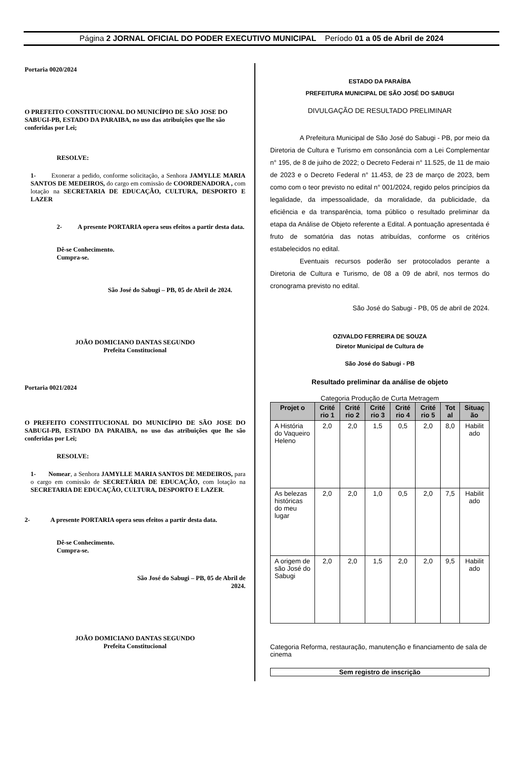Página 2 JORNAL OFICIAL DO PODER EXECUTIVO MUNICIPAL Período 01 a 05 de Abril de 2024
Portaria 0020/2024
O PREFEITO CONSTITUCIONAL DO MUNICÍPIO DE SÃO JOSE DO SABUGI-PB, ESTADO DA PARAIBA, no uso das atribuições que lhe são conferidas por Lei;
RESOLVE:
1- Exonerar a pedido, conforme solicitação, a Senhora JAMYLLE MARIA SANTOS DE MEDEIROS, do cargo em comissão de COORDENADORA , com lotação na SECRETARIA DE EDUCAÇÃO, CULTURA, DESPORTO E LAZER
2- A presente PORTARIA opera seus efeitos a partir desta data.
Dê-se Conhecimento.
Cumpra-se.
São José do Sabugi – PB, 05 de Abril de 2024.
JOÃO DOMICIANO DANTAS SEGUNDO
Prefeita Constitucional
Portaria 0021/2024
O PREFEITO CONSTITUCIONAL DO MUNICÍPIO DE SÃO JOSE DO SABUGI-PB, ESTADO DA PARAIBA, no uso das atribuições que lhe são conferidas por Lei;
RESOLVE:
1- Nomear, a Senhora JAMYLLE MARIA SANTOS DE MEDEIROS, para o cargo em comissão de SECRETÁRIA DE EDUCAÇÃO, com lotação na SECRETARIA DE EDUCAÇÃO, CULTURA, DESPORTO E LAZER.
2- A presente PORTARIA opera seus efeitos a partir desta data.
Dê-se Conhecimento.
Cumpra-se.
São José do Sabugi – PB, 05 de Abril de
2024.
JOÃO DOMICIANO DANTAS SEGUNDO
Prefeita Constitucional
ESTADO DA PARAÍBA
PREFEITURA MUNICIPAL DE SÃO JOSÉ DO SABUGI
DIVULGAÇÃO DE RESULTADO PRELIMINAR
A Prefeitura Municipal de São José do Sabugi - PB, por meio da Diretoria de Cultura e Turismo em consonância com a Lei Complementar n° 195, de 8 de juiho de 2022; o Decreto Federai n° 11.525, de 11 de maio de 2023 e o Decreto Federal n° 11.453, de 23 de março de 2023, bem como com o teor previsto no edital n° 001/2024, regido pelos princípios da legalidade, da impessoalidade, da moralidade, da publicidade, da eficiência e da transparência, toma público o resultado preliminar da etapa da Análise de Objeto referente a Edital. A pontuação apresentada é fruto de somatória das notas atribuídas, conforme os critérios estabelecidos no edital.
Eventuais recursos poderão ser protocolados perante a Diretoria de Cultura e Turismo, de 08 a 09 de abril, nos termos do cronograma previsto no edital.
São José do Sabugi - PB, 05 de abril de 2024.
OZIVALDO FERREIRA DE SOUZA
Diretor Municipal de Cultura de
São José do Sabugi - PB
Resultado preliminar da análise de objeto
Categoria Produção de Curta Metragem
| Projet o | Crité rio 1 | Crité rio 2 | Crité rio 3 | Crité rio 4 | Crité rio 5 | Tot al | Situaç ão |
| --- | --- | --- | --- | --- | --- | --- | --- |
| A História do Vaqueiro Heleno | 2,0 | 2,0 | 1,5 | 0,5 | 2,0 | 8,0 | Habilit ado |
| As belezas históricas do meu lugar | 2,0 | 2,0 | 1,0 | 0,5 | 2,0 | 7,5 | Habilit ado |
| A origem de são José do Sabugi | 2,0 | 2,0 | 1,5 | 2,0 | 2,0 | 9,5 | Habilit ado |
Categoria Reforma, restauração, manutenção e financiamento de sala de cinema
Sem registro de inscrição